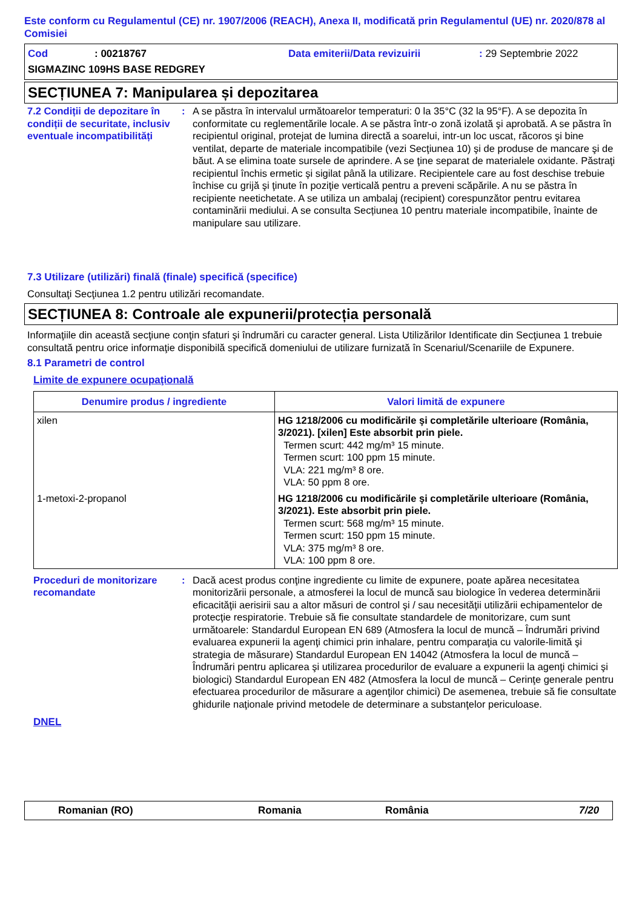Este conform cu Regulamentul (CE) nr. 1907/2006 (REACH), Anexa II, modificată prin Regulamentul (UE) nr. 2020/878 al Comisiei
Cod: 00218767 Data emiterii/Data revizuirii: 29 Septembrie 2022
SIGMAZINC 109HS BASE REDGREY
SECȚIUNEA 7: Manipularea și depozitarea
7.2 Condiții de depozitare în condiții de securitate, inclusiv eventuale incompatibilități
: A se păstra în intervalul următoarelor temperaturi: 0 la 35°C (32 la 95°F). A se depozita în conformitate cu reglementările locale. A se păstra într-o zonă izolată şi aprobată. A se păstra în recipientul original, protejat de lumina directă a soarelui, intr-un loc uscat, răcoros şi bine ventilat, departe de materiale incompatibile (vezi Secţiunea 10) şi de produse de mancare şi de băut. A se elimina toate sursele de aprindere. A se ţine separat de materialele oxidante. Păstraţi recipientul închis ermetic şi sigilat până la utilizare. Recipientele care au fost deschise trebuie închise cu grijă şi ţinute în poziţie verticală pentru a preveni scăpările. A nu se păstra în recipiente neetichetate. A se utiliza un ambalaj (recipient) corespunzător pentru evitarea contaminării mediului. A se consulta Secțiunea 10 pentru materiale incompatibile, înainte de manipulare sau utilizare.
7.3 Utilizare (utilizări) finală (finale) specifică (specifice)
Consultaţi Secţiunea 1.2 pentru utilizări recomandate.
SECȚIUNEA 8: Controale ale expunerii/protecția personală
Informaţiile din această secţiune conţin sfaturi şi îndrumări cu caracter general. Lista Utilizărilor Identificate din Secţiunea 1 trebuie consultată pentru orice informaţie disponibilă specifică domeniului de utilizare furnizată în Scenariul/Scenariile de Expunere.
8.1 Parametri de control
Limite de expunere ocupaţională
| Denumire produs / ingrediente | Valori limită de expunere |
| --- | --- |
| xilen | HG 1218/2006 cu modificările şi completările ulterioare (România, 3/2021). [xilen] Este absorbit prin piele. Termen scurt: 442 mg/m³ 15 minute. Termen scurt: 100 ppm 15 minute. VLA: 221 mg/m³ 8 ore. VLA: 50 ppm 8 ore. |
| 1-metoxi-2-propanol | HG 1218/2006 cu modificările şi completările ulterioare (România, 3/2021). Este absorbit prin piele. Termen scurt: 568 mg/m³ 15 minute. Termen scurt: 150 ppm 15 minute. VLA: 375 mg/m³ 8 ore. VLA: 100 ppm 8 ore. |
Proceduri de monitorizare recomandate
: Dacă acest produs conţine ingrediente cu limite de expunere, poate apărea necesitatea monitorizării personale, a atmosferei la locul de muncă sau biologice în vederea determinării eficacităţii aerisirii sau a altor măsuri de control şi / sau necesităţii utilizării echipamentelor de protecţie respiratorie. Trebuie să fie consultate standardele de monitorizare, cum sunt următoarele: Standardul European EN 689 (Atmosfera la locul de muncă – Îndrumări privind evaluarea expunerii la agenţi chimici prin inhalare, pentru comparaţia cu valorile-limită şi strategia de măsurare) Standardul European EN 14042 (Atmosfera la locul de muncă – Îndrumări pentru aplicarea şi utilizarea procedurilor de evaluare a expunerii la agenţi chimici şi biologici) Standardul European EN 482 (Atmosfera la locul de muncă – Cerinţe generale pentru efectuarea procedurilor de măsurare a agenţilor chimici) De asemenea, trebuie să fie consultate ghidurile naţionale privind metodele de determinare a substanţelor periculoase.
DNEL
Romanian (RO) Romania România 7/20